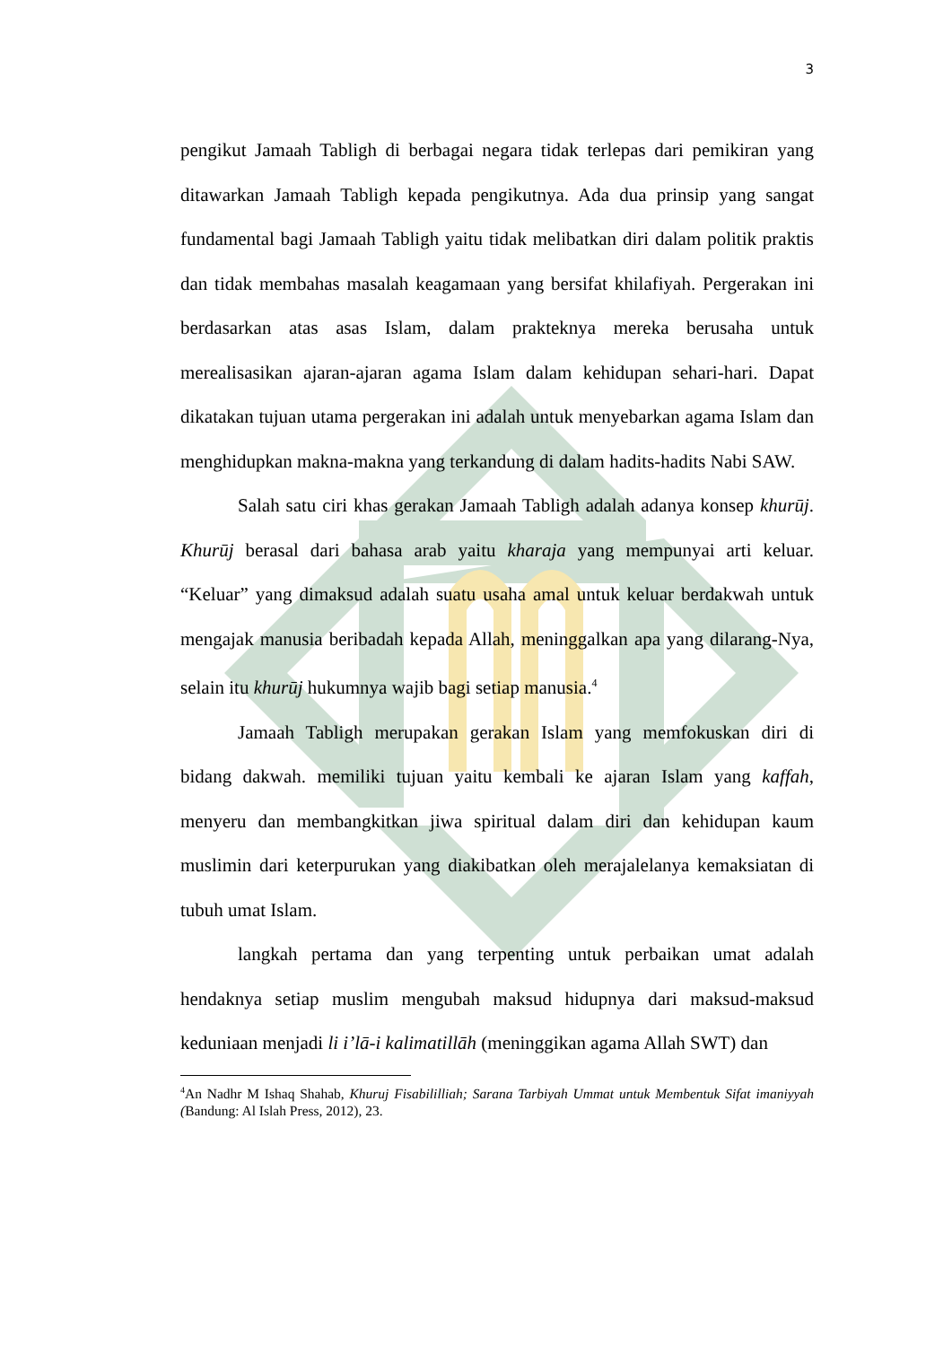3
pengikut Jamaah Tabligh di berbagai negara tidak terlepas dari pemikiran yang ditawarkan Jamaah Tabligh kepada pengikutnya. Ada dua prinsip yang sangat fundamental bagi Jamaah Tabligh yaitu tidak melibatkan diri dalam politik praktis dan tidak membahas masalah keagamaan yang bersifat khilafiyah. Pergerakan ini berdasarkan atas asas Islam, dalam prakteknya mereka berusaha untuk merealisasikan ajaran-ajaran agama Islam dalam kehidupan sehari-hari. Dapat dikatakan tujuan utama pergerakan ini adalah untuk menyebarkan agama Islam dan menghidupkan makna-makna yang terkandung di dalam hadits-hadits Nabi SAW.
Salah satu ciri khas gerakan Jamaah Tabligh adalah adanya konsep khurūj. Khurūj berasal dari bahasa arab yaitu kharaja yang mempunyai arti keluar. “Keluar” yang dimaksud adalah suatu usaha amal untuk keluar berdakwah untuk mengajak manusia beribadah kepada Allah, meninggalkan apa yang dilarang-Nya, selain itu khurūj hukumnya wajib bagi setiap manusia.<sup>4</sup>
Jamaah Tabligh merupakan gerakan Islam yang memfokuskan diri di bidang dakwah. memiliki tujuan yaitu kembali ke ajaran Islam yang kaffah, menyeru dan membangkitkan jiwa spiritual dalam diri dan kehidupan kaum muslimin dari keterpurukan yang diakibatkan oleh merajalelanya kemaksiatan di tubuh umat Islam.
langkah pertama dan yang terpenting untuk perbaikan umat adalah hendaknya setiap muslim mengubah maksud hidupnya dari maksud-maksud keduniaan menjadi li i’lā-i kalimatillāh (meninggikan agama Allah SWT) dan
<sup>4</sup> An Nadhr M Ishaq Shahab, Khuruj Fisabililliah; Sarana Tarbiyah Ummat untuk Membentuk Sifat imaniyyah (Bandung: Al Islah Press, 2012), 23.